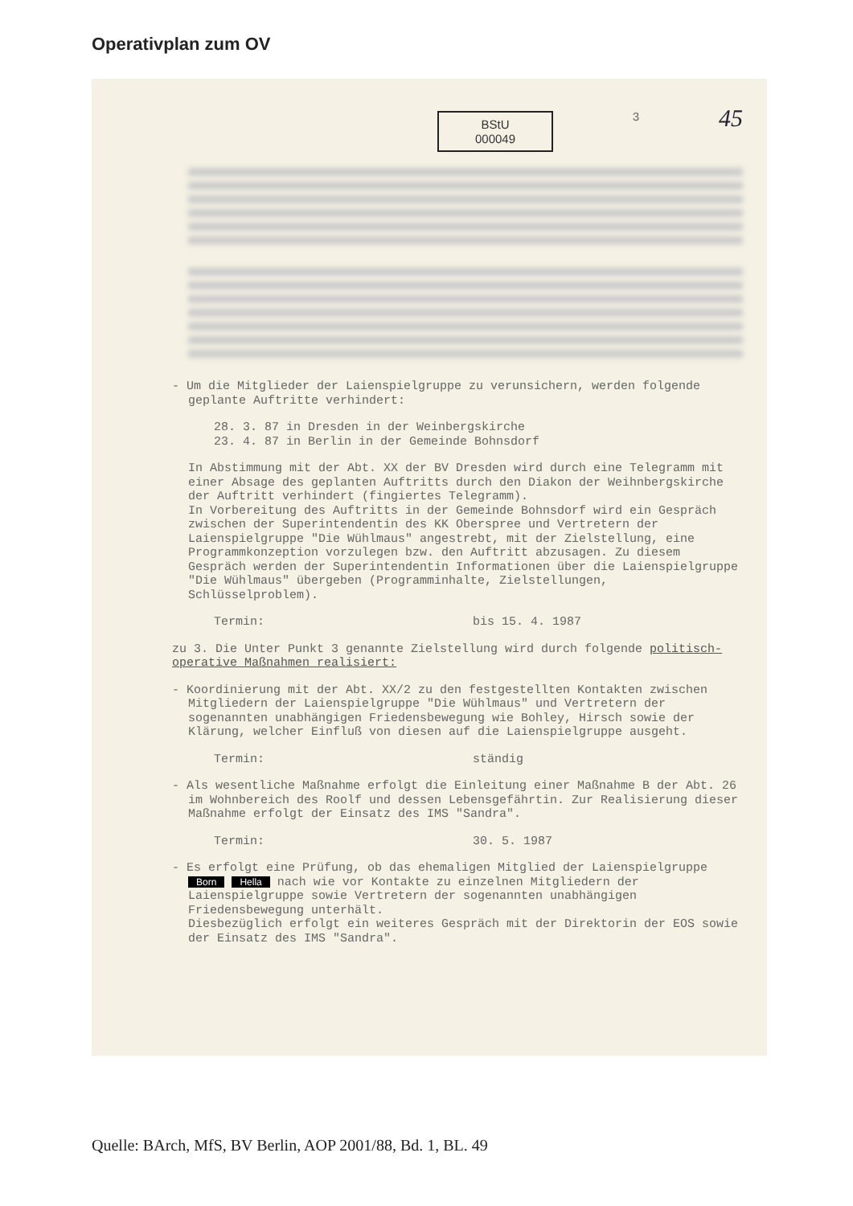Operativplan zum OV
BStU
000049
3
45
- Um die Mitglieder der Laienspielgruppe zu verunsichern, werden folgende geplante Auftritte verhindert:
28. 3. 87 in Dresden in der Weinbergskirche
23. 4. 87 in Berlin in der Gemeinde Bohnsdorf
In Abstimmung mit der Abt. XX der BV Dresden wird durch eine Telegramm mit einer Absage des geplanten Auftritts durch den Diakon der Weihnbergskirche der Auftritt verhindert (fingiertes Telegramm).
In Vorbereitung des Auftritts in der Gemeinde Bohnsdorf wird ein Gespräch zwischen der Superintendentin des KK Oberspree und Vertretern der Laienspielgruppe "Die Wühlmaus" angestrebt, mit der Zielstellung, eine Programmkonzeption vorzulegen bzw. den Auftritt abzusagen. Zu diesem Gespräch werden der Superintendentin Informationen über die Laienspielgruppe "Die Wühlmaus" übergeben (Programminhalte, Zielstellungen, Schlüsselproblem).
Termin: bis 15. 4. 1987
zu 3. Die Unter Punkt 3 genannte Zielstellung wird durch folgende politisch-operative Maßnahmen realisiert:
- Koordinierung mit der Abt. XX/2 zu den festgestellten Kontakten zwischen Mitgliedern der Laienspielgruppe "Die Wühlmaus" und Vertretern der sogenannten unabhängigen Friedensbewegung wie Bohley, Hirsch sowie der Klärung, welcher Einfluß von diesen auf die Laienspielgruppe ausgeht.
Termin: ständig
- Als wesentliche Maßnahme erfolgt die Einleitung einer Maßnahme B der Abt. 26 im Wohnbereich des Roolf und dessen Lebensgefährtin. Zur Realisierung dieser Maßnahme erfolgt der Einsatz des IMS "Sandra".
Termin: 30. 5. 1987
- Es erfolgt eine Prüfung, ob das ehemaligen Mitglied der Laienspielgruppe Born Hella nach wie vor Kontakte zu einzelnen Mitgliedern der Laienspielgruppe sowie Vertretern der sogenannten unabhängigen Friedensbewegung unterhält.
Diesbezüglich erfolgt ein weiteres Gespräch mit der Direktorin der EOS sowie der Einsatz des IMS "Sandra".
Quelle: BArch, MfS, BV Berlin, AOP 2001/88, Bd. 1, BL. 49